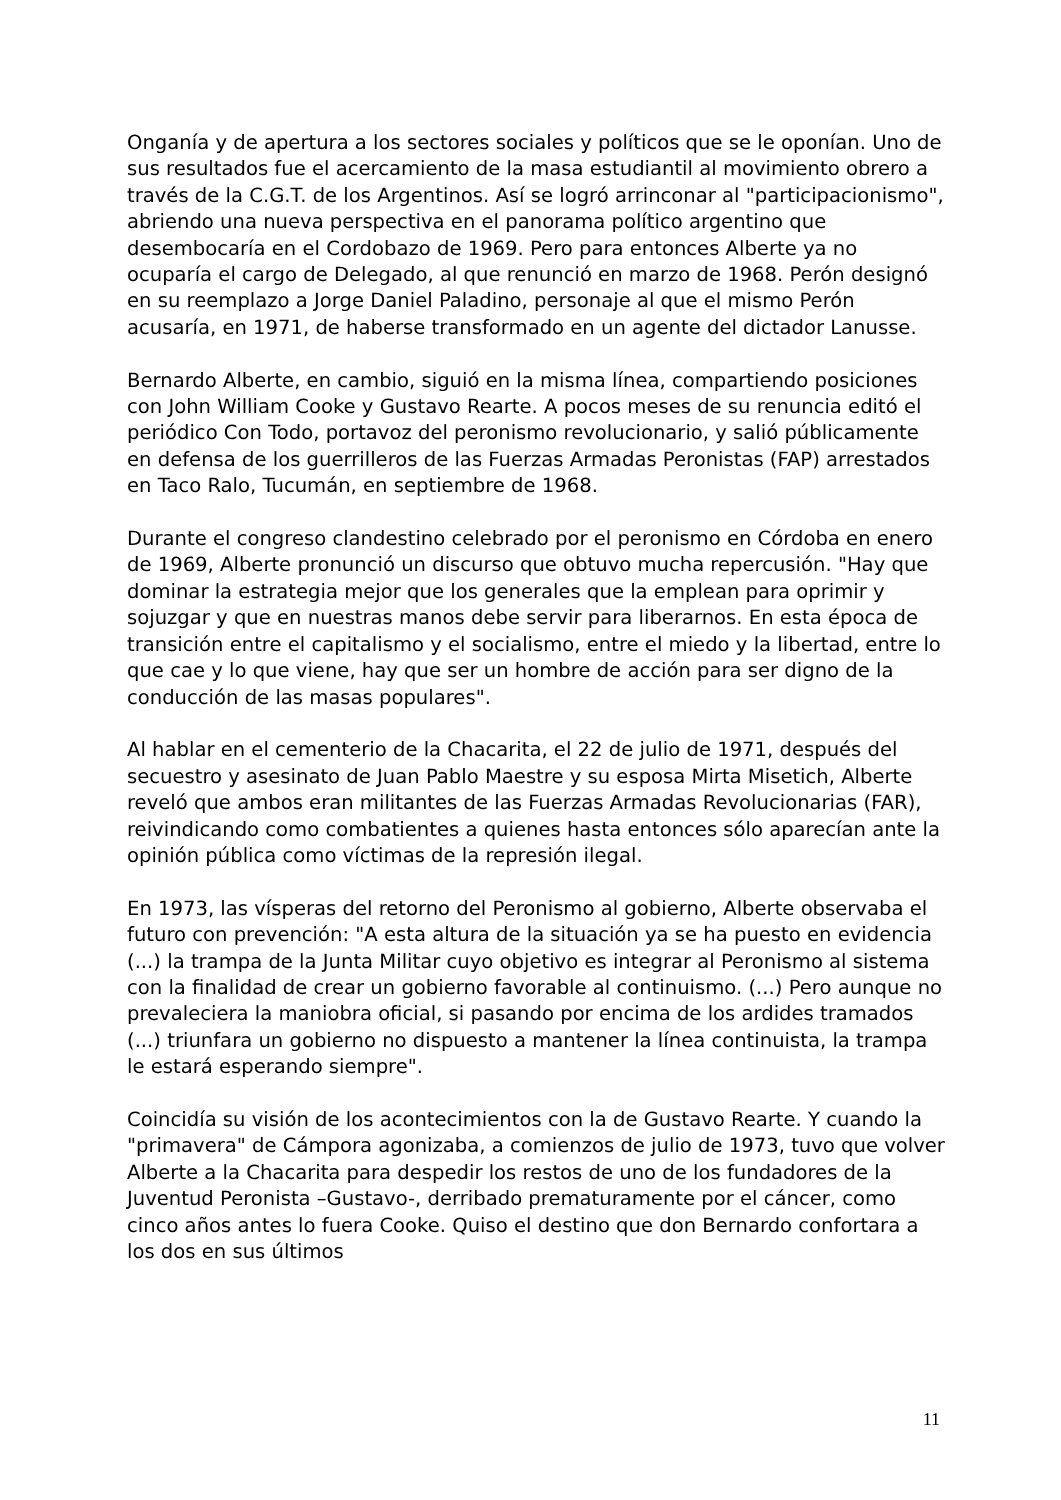Onganía y de apertura a los sectores sociales y políticos que se le oponían. Uno de sus resultados fue el acercamiento de la masa estudiantil al movimiento obrero a través de la C.G.T. de los Argentinos. Así se logró arrinconar al "participacionismo", abriendo una nueva perspectiva en el panorama político argentino que desembocaría en el Cordobazo de 1969. Pero para entonces Alberte ya no ocuparía el cargo de Delegado, al que renunció en marzo de 1968. Perón designó en su reemplazo a Jorge Daniel Paladino, personaje al que el mismo Perón acusaría, en 1971, de haberse transformado en un agente del dictador Lanusse.
Bernardo Alberte, en cambio, siguió en la misma línea, compartiendo posiciones con John William Cooke y Gustavo Rearte. A pocos meses de su renuncia editó el periódico Con Todo, portavoz del peronismo revolucionario, y salió públicamente en defensa de los guerrilleros de las Fuerzas Armadas Peronistas (FAP) arrestados en Taco Ralo, Tucumán, en septiembre de 1968.
Durante el congreso clandestino celebrado por el peronismo en Córdoba en enero de 1969, Alberte pronunció un discurso que obtuvo mucha repercusión. "Hay que dominar la estrategia mejor que los generales que la emplean para oprimir y sojuzgar y que en nuestras manos debe servir para liberarnos. En esta época de transición entre el capitalismo y el socialismo, entre el miedo y la libertad, entre lo que cae y lo que viene, hay que ser un hombre de acción para ser digno de la conducción de las masas populares".
Al hablar en el cementerio de la Chacarita, el 22 de julio de 1971, después del secuestro y asesinato de Juan Pablo Maestre y su esposa Mirta Misetich, Alberte reveló que ambos eran militantes de las Fuerzas Armadas Revolucionarias (FAR), reivindicando como combatientes a quienes hasta entonces sólo aparecían ante la opinión pública como víctimas de la represión ilegal.
En 1973, las vísperas del retorno del Peronismo al gobierno, Alberte observaba el futuro con prevención: "A esta altura de la situación ya se ha puesto en evidencia (...) la trampa de la Junta Militar cuyo objetivo es integrar al Peronismo al sistema con la finalidad de crear un gobierno favorable al continuismo. (...) Pero aunque no prevaleciera la maniobra oficial, si pasando por encima de los ardides tramados (...) triunfara un gobierno no dispuesto a mantener la línea continuista, la trampa le estará esperando siempre".
Coincidía su visión de los acontecimientos con la de Gustavo Rearte. Y cuando la "primavera" de Cámpora agonizaba, a comienzos de julio de 1973, tuvo que volver Alberte a la Chacarita para despedir los restos de uno de los fundadores de la Juventud Peronista –Gustavo-, derribado prematuramente por el cáncer, como cinco años antes lo fuera Cooke. Quiso el destino que don Bernardo confortara a los dos en sus últimos
11